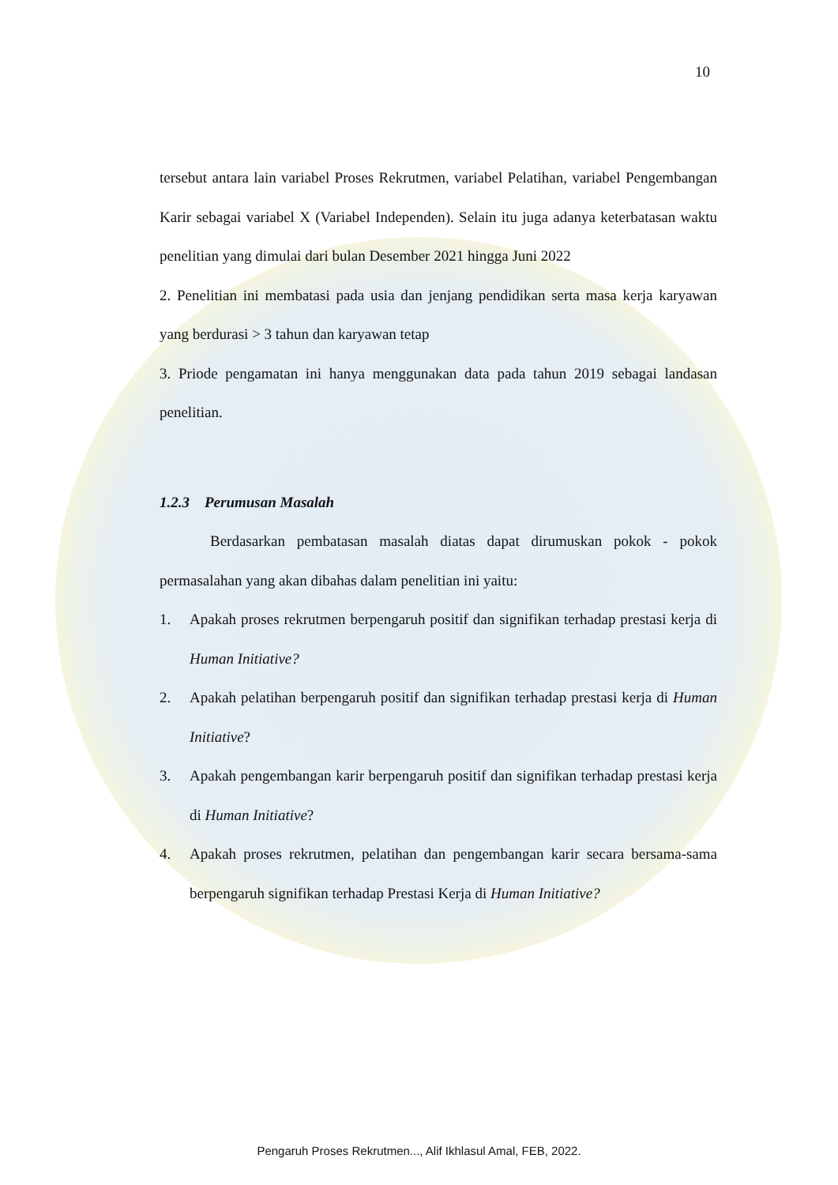10
tersebut antara lain variabel Proses Rekrutmen, variabel Pelatihan, variabel Pengembangan Karir sebagai variabel X (Variabel Independen). Selain itu juga adanya keterbatasan waktu penelitian yang dimulai dari bulan Desember 2021 hingga Juni 2022
2. Penelitian ini membatasi pada usia dan jenjang pendidikan serta masa kerja karyawan yang berdurasi > 3 tahun dan karyawan tetap
3. Priode pengamatan ini hanya menggunakan data pada tahun 2019 sebagai landasan penelitian.
1.2.3 Perumusan Masalah
Berdasarkan pembatasan masalah diatas dapat dirumuskan pokok - pokok permasalahan yang akan dibahas dalam penelitian ini yaitu:
1. Apakah proses rekrutmen berpengaruh positif dan signifikan terhadap prestasi kerja di Human Initiative?
2. Apakah pelatihan berpengaruh positif dan signifikan terhadap prestasi kerja di Human Initiative?
3. Apakah pengembangan karir berpengaruh positif dan signifikan terhadap prestasi kerja di Human Initiative?
4. Apakah proses rekrutmen, pelatihan dan pengembangan karir secara bersama-sama berpengaruh signifikan terhadap Prestasi Kerja di Human Initiative?
Pengaruh Proses Rekrutmen..., Alif Ikhlasul Amal, FEB, 2022.